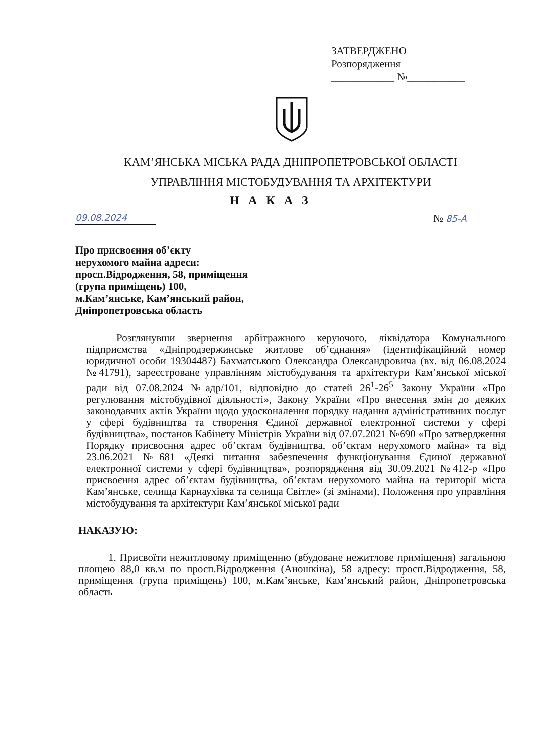ЗАТВЕРДЖЕНО
Розпорядження
____________ №___________
КАМ’ЯНСЬКА МІСЬКА РАДА ДНІПРОПЕТРОВСЬКОЇ ОБЛАСТІ
УПРАВЛІННЯ МІСТОБУДУВАННЯ ТА АРХІТЕКТУРИ
Н А К А З
09.08.2024 № 85-А
Про присвоєння об’єкту
нерухомого майна адреси:
просп.Відродження, 58, приміщення
(група приміщень) 100,
м.Кам’янське, Кам’янський район,
Дніпропетровська область
Розглянувши звернення арбітражного керуючого, ліквідатора Комунального підприємства «Дніпродзержинське житлове об’єднання» (ідентифікаційний номер юридичної особи 19304487) Бахматського Олександра Олександровича (вх. від 06.08.2024 №41791), зареєстроване управлінням містобудування та архітектури Кам’янської міської ради від 07.08.2024 №адр/101, відповідно до статей 26<sup>1</sup>-26<sup>5</sup> Закону України «Про регулювання містобудівної діяльності», Закону України «Про внесення змін до деяких законодавчих актів України щодо удосконалення порядку надання адміністративних послуг у сфері будівництва та створення Єдиної державної електронної системи у сфері будівництва», постанов Кабінету Міністрів України від 07.07.2021 №690 «Про затвердження Порядку присвоєння адрес об’єктам будівництва, об’єктам нерухомого майна» та від 23.06.2021 №681 «Деякі питання забезпечення функціонування Єдиної державної електронної системи у сфері будівництва», розпорядження від 30.09.2021 №412-р «Про присвоєння адрес об’єктам будівництва, об’єктам нерухомого майна на території міста Кам’янське, селища Карнаухівка та селища Світле» (зі змінами), Положення про управління містобудування та архітектури Кам’янської міської ради
НАКАЗУЮ:
1. Присвоїти нежитловому приміщенню (вбудоване нежитлове приміщення) загальною площею 88,0 кв.м по просп.Відродження (Аношкіна), 58 адресу: просп.Відродження, 58, приміщення (група приміщень) 100, м.Кам’янське, Кам’янський район, Дніпропетровська область